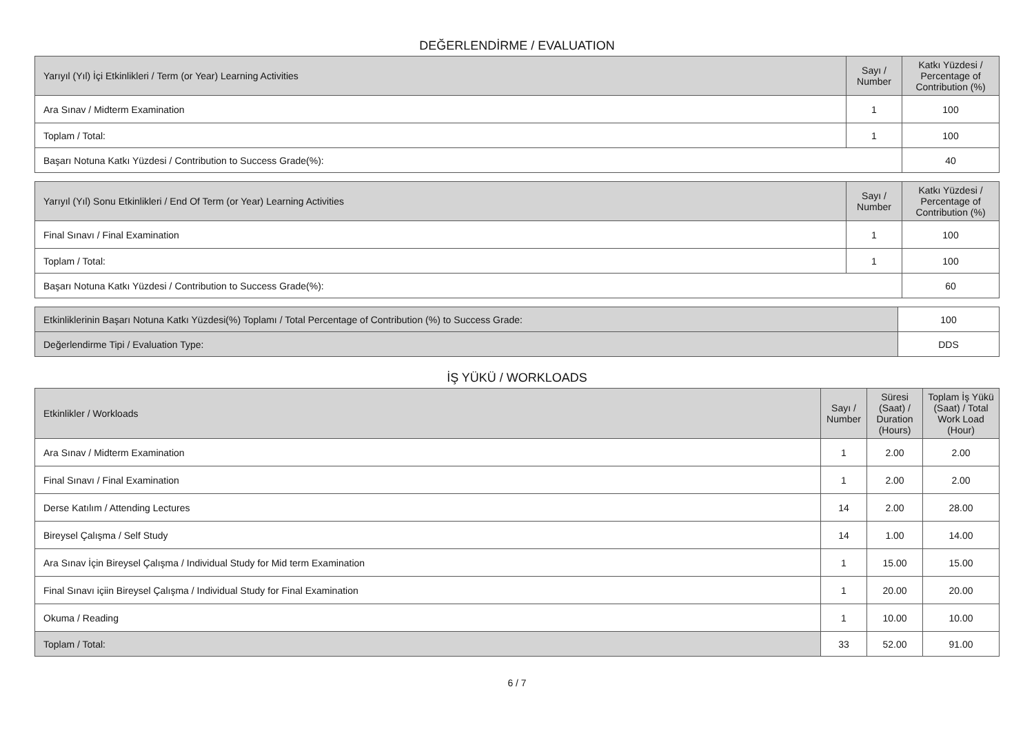DEĞERLENDİRME / EVALUATION
| Yarıyıl (Yıl) İçi Etkinlikleri / Term (or Year) Learning Activities | Sayı / Number | Katkı Yüzdesi / Percentage of Contribution (%) |
| --- | --- | --- |
| Ara Sınav / Midterm Examination | 1 | 100 |
| Toplam / Total: | 1 | 100 |
| Başarı Notuna Katkı Yüzdesi / Contribution to Success Grade(%): | | 40 |
| Yarıyıl (Yıl) Sonu Etkinlikleri / End Of Term (or Year) Learning Activities | Sayı / Number | Katkı Yüzdesi / Percentage of Contribution (%) |
| --- | --- | --- |
| Final Sınavı / Final Examination | 1 | 100 |
| Toplam / Total: | 1 | 100 |
| Başarı Notuna Katkı Yüzdesi / Contribution to Success Grade(%): | | 60 |
| Etkinliklerinin Başarı Notuna Katkı Yüzdesi(%) Toplamı / Total Percentage of Contribution (%) to Success Grade: | | 100 |
| Değerlendirme Tipi / Evaluation Type: | DDS | |
İŞ YÜKÜ / WORKLOADS
| Etkinlikler / Workloads | Sayı / Number | Süresi (Saat) / Duration (Hours) | Toplam İş Yükü (Saat) / Total Work Load (Hour) |
| --- | --- | --- | --- |
| Ara Sınav / Midterm Examination | 1 | 2.00 | 2.00 |
| Final Sınavı / Final Examination | 1 | 2.00 | 2.00 |
| Derse Katılım / Attending Lectures | 14 | 2.00 | 28.00 |
| Bireysel Çalışma / Self Study | 14 | 1.00 | 14.00 |
| Ara Sınav İçin Bireysel Çalışma / Individual Study for Mid term Examination | 1 | 15.00 | 15.00 |
| Final Sınavı içiin Bireysel Çalışma / Individual Study for Final Examination | 1 | 20.00 | 20.00 |
| Okuma / Reading | 1 | 10.00 | 10.00 |
| Toplam / Total: | 33 | 52.00 | 91.00 |
6 / 7